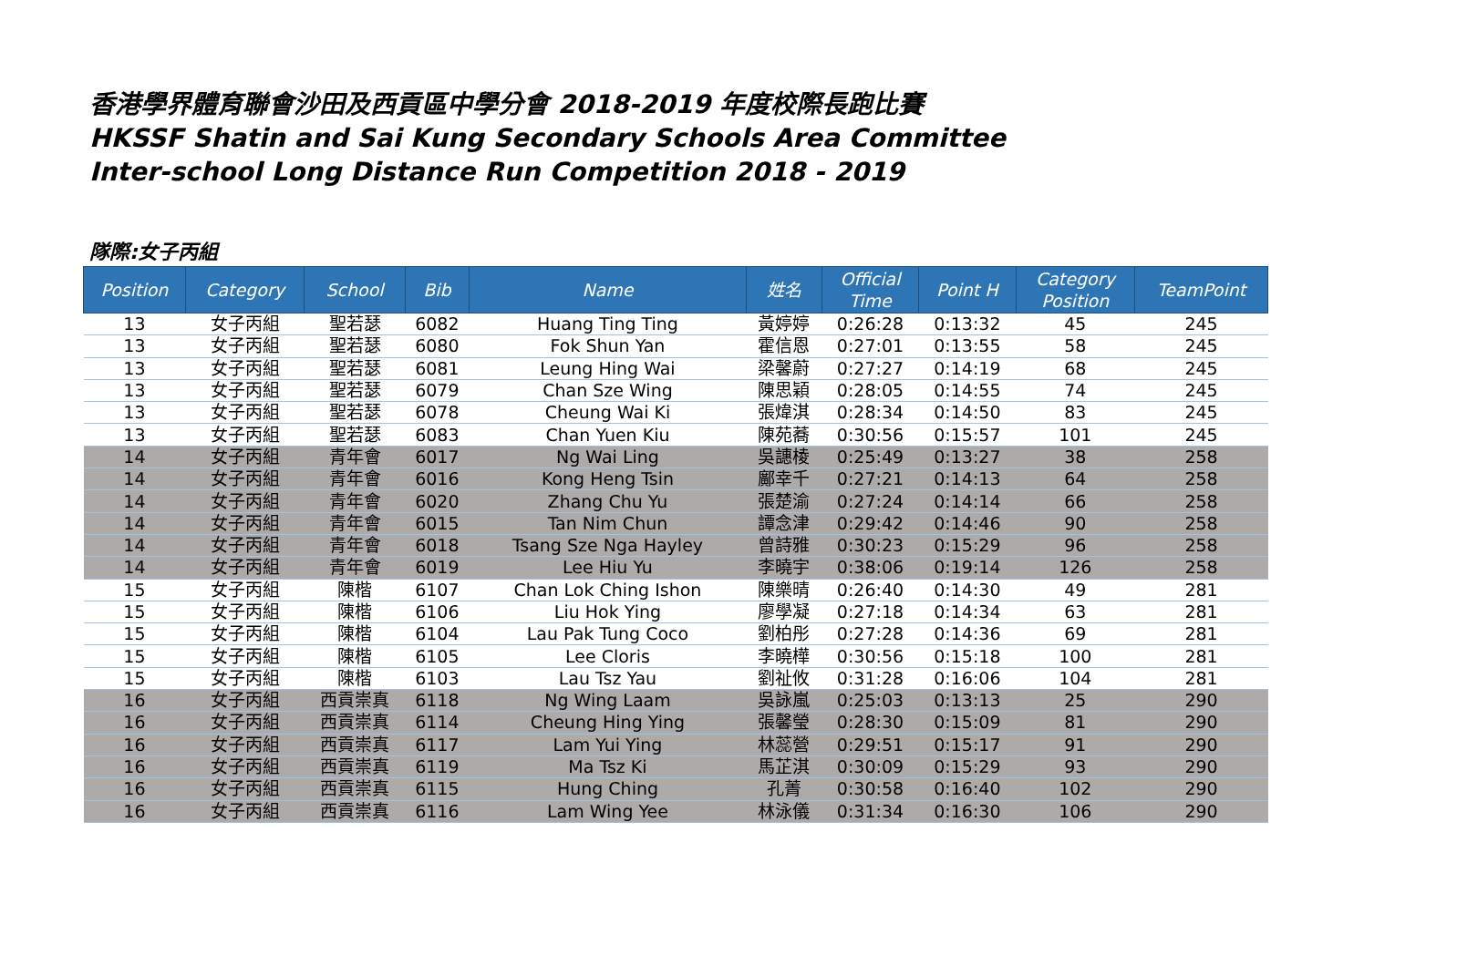香港學界體育聯會沙田及西貢區中學分會 2018-2019 年度校際長跑比賽
HKSSF Shatin and Sai Kung Secondary Schools Area Committee
Inter-school Long Distance Run Competition 2018 - 2019
隊際:女子丙組
| Position | Category | School | Bib | Name | 姓名 | Official Time | Point H | Category Position | TeamPoint |
| --- | --- | --- | --- | --- | --- | --- | --- | --- | --- |
| 13 | 女子丙組 | 聖若瑟 | 6082 | Huang Ting Ting | 黃婷婷 | 0:26:28 | 0:13:32 | 45 | 245 |
| 13 | 女子丙組 | 聖若瑟 | 6080 | Fok Shun Yan | 霍信恩 | 0:27:01 | 0:13:55 | 58 | 245 |
| 13 | 女子丙組 | 聖若瑟 | 6081 | Leung Hing Wai | 梁馨蔚 | 0:27:27 | 0:14:19 | 68 | 245 |
| 13 | 女子丙組 | 聖若瑟 | 6079 | Chan Sze Wing | 陳思穎 | 0:28:05 | 0:14:55 | 74 | 245 |
| 13 | 女子丙組 | 聖若瑟 | 6078 | Cheung Wai Ki | 張煒淇 | 0:28:34 | 0:14:50 | 83 | 245 |
| 13 | 女子丙組 | 聖若瑟 | 6083 | Chan Yuen Kiu | 陳苑蕎 | 0:30:56 | 0:15:57 | 101 | 245 |
| 14 | 女子丙組 | 青年會 | 6017 | Ng Wai Ling | 吳譓棱 | 0:25:49 | 0:13:27 | 38 | 258 |
| 14 | 女子丙組 | 青年會 | 6016 | Kong Heng Tsin | 鄺幸千 | 0:27:21 | 0:14:13 | 64 | 258 |
| 14 | 女子丙組 | 青年會 | 6020 | Zhang Chu Yu | 張楚渝 | 0:27:24 | 0:14:14 | 66 | 258 |
| 14 | 女子丙組 | 青年會 | 6015 | Tan Nim Chun | 譚念津 | 0:29:42 | 0:14:46 | 90 | 258 |
| 14 | 女子丙組 | 青年會 | 6018 | Tsang Sze Nga Hayley | 曾詩雅 | 0:30:23 | 0:15:29 | 96 | 258 |
| 14 | 女子丙組 | 青年會 | 6019 | Lee Hiu Yu | 李曉宇 | 0:38:06 | 0:19:14 | 126 | 258 |
| 15 | 女子丙組 | 陳楷 | 6107 | Chan Lok Ching Ishon | 陳樂晴 | 0:26:40 | 0:14:30 | 49 | 281 |
| 15 | 女子丙組 | 陳楷 | 6106 | Liu Hok Ying | 廖學凝 | 0:27:18 | 0:14:34 | 63 | 281 |
| 15 | 女子丙組 | 陳楷 | 6104 | Lau Pak Tung Coco | 劉柏彤 | 0:27:28 | 0:14:36 | 69 | 281 |
| 15 | 女子丙組 | 陳楷 | 6105 | Lee Cloris | 李曉樺 | 0:30:56 | 0:15:18 | 100 | 281 |
| 15 | 女子丙組 | 陳楷 | 6103 | Lau Tsz Yau | 劉祉攸 | 0:31:28 | 0:16:06 | 104 | 281 |
| 16 | 女子丙組 | 西貢崇真 | 6118 | Ng Wing Laam | 吳詠嵐 | 0:25:03 | 0:13:13 | 25 | 290 |
| 16 | 女子丙組 | 西貢崇真 | 6114 | Cheung Hing Ying | 張馨瑩 | 0:28:30 | 0:15:09 | 81 | 290 |
| 16 | 女子丙組 | 西貢崇真 | 6117 | Lam Yui Ying | 林蕊營 | 0:29:51 | 0:15:17 | 91 | 290 |
| 16 | 女子丙組 | 西貢崇真 | 6119 | Ma Tsz Ki | 馬芷淇 | 0:30:09 | 0:15:29 | 93 | 290 |
| 16 | 女子丙組 | 西貢崇真 | 6115 | Hung Ching | 孔菁 | 0:30:58 | 0:16:40 | 102 | 290 |
| 16 | 女子丙組 | 西貢崇真 | 6116 | Lam Wing Yee | 林泳儀 | 0:31:34 | 0:16:30 | 106 | 290 |